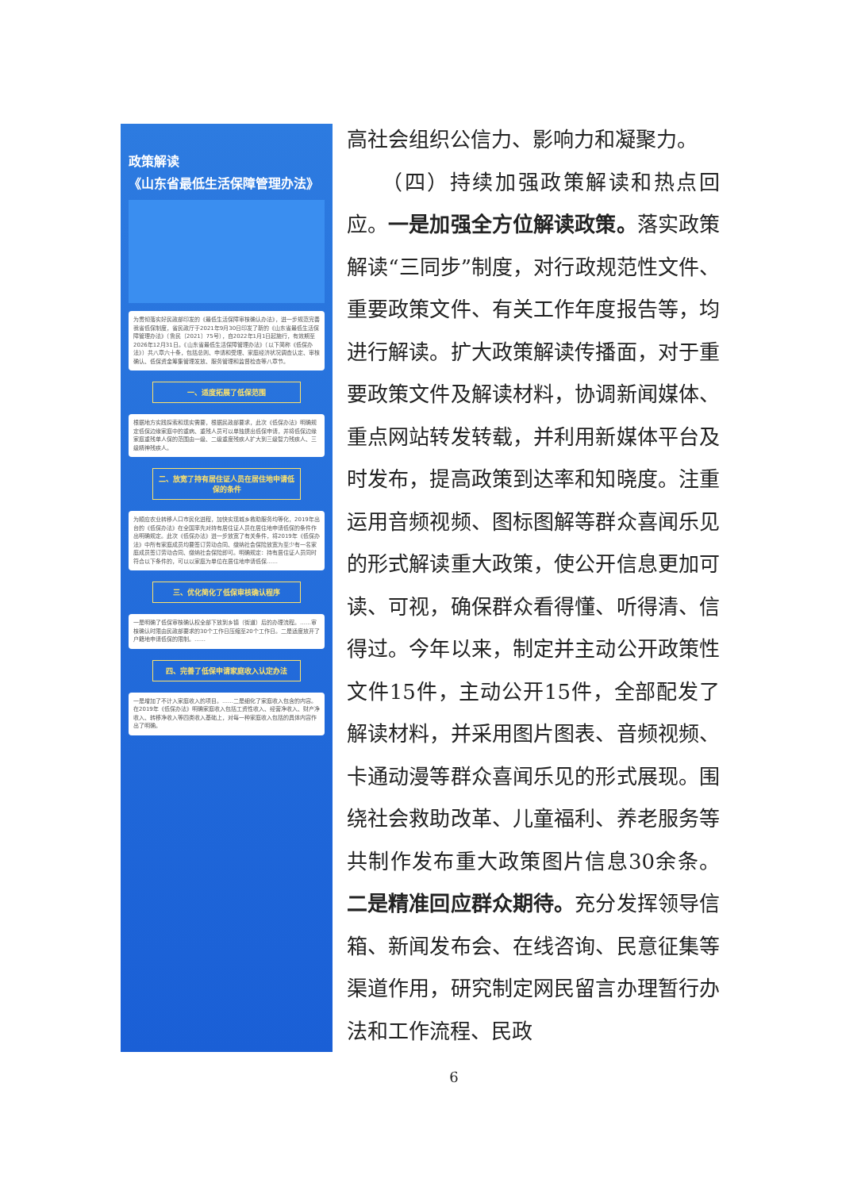政策解读
《山东省最低生活保障管理办法》
为贯彻落实好民政部印发的《最低生活保障审核确认办法》，进一步规范完善我省低保制度，省民政厅于2021年9月30日印发了新的《山东省最低生活保障管理办法》（鲁民〔2021〕75号），自2022年1月1日起施行，有效期至2026年12月31日。《山东省最低生活保障管理办法》（以下简称《低保办法》）共八章六十条，包括总则、申请和受理、家庭经济状况调查认定、审核确认、低保资金筹集管理发放、服务管理和监督检查等八章节。
一、适度拓展了低保范围
根据地方实践探索和现实需要，根据民政部要求，此次《低保办法》明确规定低保边缘家庭中的重病、重残人员可以单独提出低保申请，并将低保边缘家庭重残单人保的范围由一级、二级重度残疾人扩大到三级智力残疾人、三级精神残疾人。
二、放宽了持有居住证人员在居住地申请低保的条件
为顺应农业转移人口市民化进程，加快实现城乡救助服务均等化，2019年出台的《低保办法》在全国率先对持有居住证人员在居住地申请低保的条件作出明确规定。此次《低保办法》进一步放宽了有关条件，将2019年《低保办法》中所有家庭成员均要签订劳动合同、缴纳社会保险放宽为至少有一名家庭成员签订劳动合同、缴纳社会保险即可。明确规定：持有居住证人员同时符合以下条件的，可以以家庭为单位在居住地申请低保……
三、优化简化了低保审核确认程序
一是明确了低保审核确认权全部下放到乡镇（街道）后的办理流程。……审核确认时限由民政部要求的30个工作日压缩至20个工作日。二是适度放开了户籍地申请低保的限制。……
四、完善了低保申请家庭收入认定办法
一是增加了不计入家庭收入的项目。……二是细化了家庭收入包含的内容。在2019年《低保办法》明确家庭收入包括工资性收入、经营净收入、财产净收入、转移净收入等四类收入基础上，对每一种家庭收入包括的具体内容作出了明确。
高社会组织公信力、影响力和凝聚力。
　　（四）持续加强政策解读和热点回应。一是加强全方位解读政策。落实政策解读“三同步”制度，对行政规范性文件、重要政策文件、有关工作年度报告等，均进行解读。扩大政策解读传播面，对于重要政策文件及解读材料，协调新闻媒体、重点网站转发转载，并利用新媒体平台及时发布，提高政策到达率和知晓度。注重运用音频视频、图标图解等群众喜闻乐见的形式解读重大政策，使公开信息更加可读、可视，确保群众看得懂、听得清、信得过。今年以来，制定并主动公开政策性文件15件，主动公开15件，全部配发了解读材料，并采用图片图表、音频视频、卡通动漫等群众喜闻乐见的形式展现。围绕社会救助改革、儿童福利、养老服务等共制作发布重大政策图片信息30余条。二是精准回应群众期待。充分发挥领导信箱、新闻发布会、在线咨询、民意征集等渠道作用，研究制定网民留言办理暂行办法和工作流程、民政
6